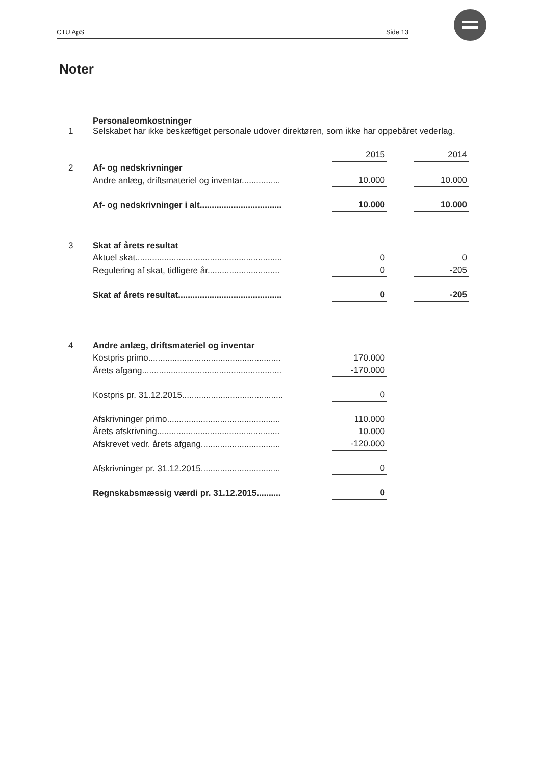CTU ApS Side 13
Noter
| 1 | Personaleomkostninger Selskabet har ikke beskæftiget personale udover direktøren, som ikke har oppebåret vederlag. | | | |
| | | 2015 | | 2014 |
| 2 | Af- og nedskrivninger | | | |
| | Andre anlæg, driftsmateriel og inventar................ | 10.000 | | 10.000 |
| | Af- og nedskrivninger i alt.................................. | 10.000 | | 10.000 |
| 3 | Skat af årets resultat | | | |
| | Aktuel skat............................................................. | 0 | | 0 |
| | Regulering af skat, tidligere år.............................. | 0 | | -205 |
| | Skat af årets resultat........................................... | 0 | | -205 |
| 4 | Andre anlæg, driftsmateriel og inventar | | | |
| | Kostpris primo....................................................... | 170.000 | | |
| | Årets afgang.......................................................... | -170.000 | | |
| | Kostpris pr. 31.12.2015.......................................... | 0 | | |
| | Afskrivninger primo............................................... | 110.000 | | |
| | Årets afskrivning................................................... | 10.000 | | |
| | Afskrevet vedr. årets afgang................................. | -120.000 | | |
| | Afskrivninger pr. 31.12.2015................................. | 0 | | |
| | Regnskabsmæssig værdi pr. 31.12.2015.......... | 0 | | |